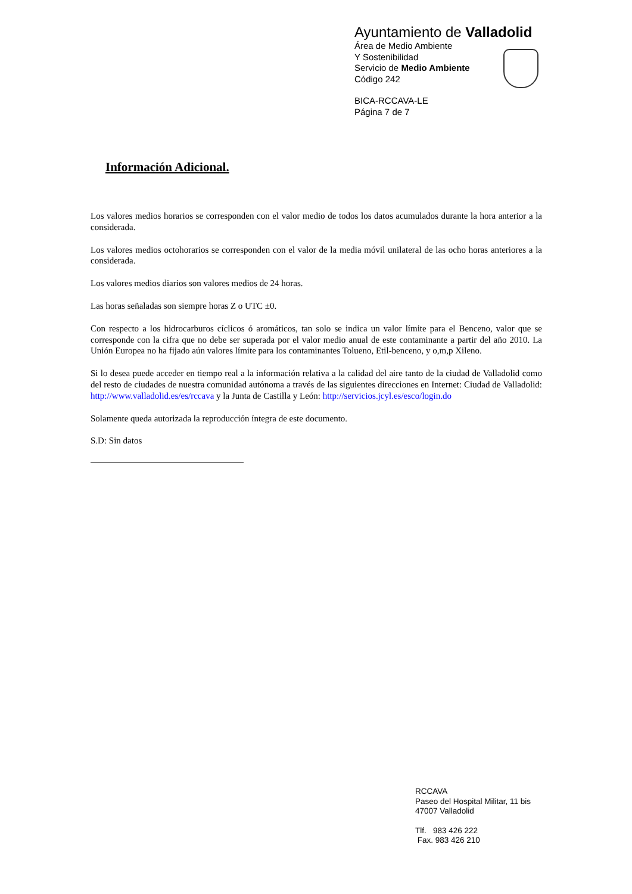Ayuntamiento de Valladolid
Área de Medio Ambiente
Y Sostenibilidad
Servicio de Medio Ambiente
Código 242
BICA-RCCAVA-LE
Página 7 de 7
Información Adicional.
Los valores medios horarios se corresponden con el valor medio de todos los datos acumulados durante la hora anterior a la considerada.
Los valores medios octohorarios se corresponden con el valor de la media móvil unilateral de las ocho horas anteriores a la considerada.
Los valores medios diarios son valores medios de 24 horas.
Las horas señaladas son siempre horas Z o UTC ±0.
Con respecto a los hidrocarburos cíclicos ó aromáticos, tan solo se indica un valor límite para el Benceno, valor que se corresponde con la cifra que no debe ser superada por el valor medio anual de este contaminante a partir del año 2010. La Unión Europea no ha fijado aún valores límite para los contaminantes Tolueno, Etil-benceno, y o,m,p Xileno.
Si lo desea puede acceder en tiempo real a la información relativa a la calidad del aire tanto de la ciudad de Valladolid como del resto de ciudades de nuestra comunidad autónoma a través de las siguientes direcciones en Internet: Ciudad de Valladolid: http://www.valladolid.es/es/rccava y la Junta de Castilla y León: http://servicios.jcyl.es/esco/login.do
Solamente queda autorizada la reproducción íntegra de este documento.
S.D: Sin datos
RCCAVA
Paseo del Hospital Militar, 11 bis
47007 Valladolid
Tlf. 983 426 222
Fax. 983 426 210